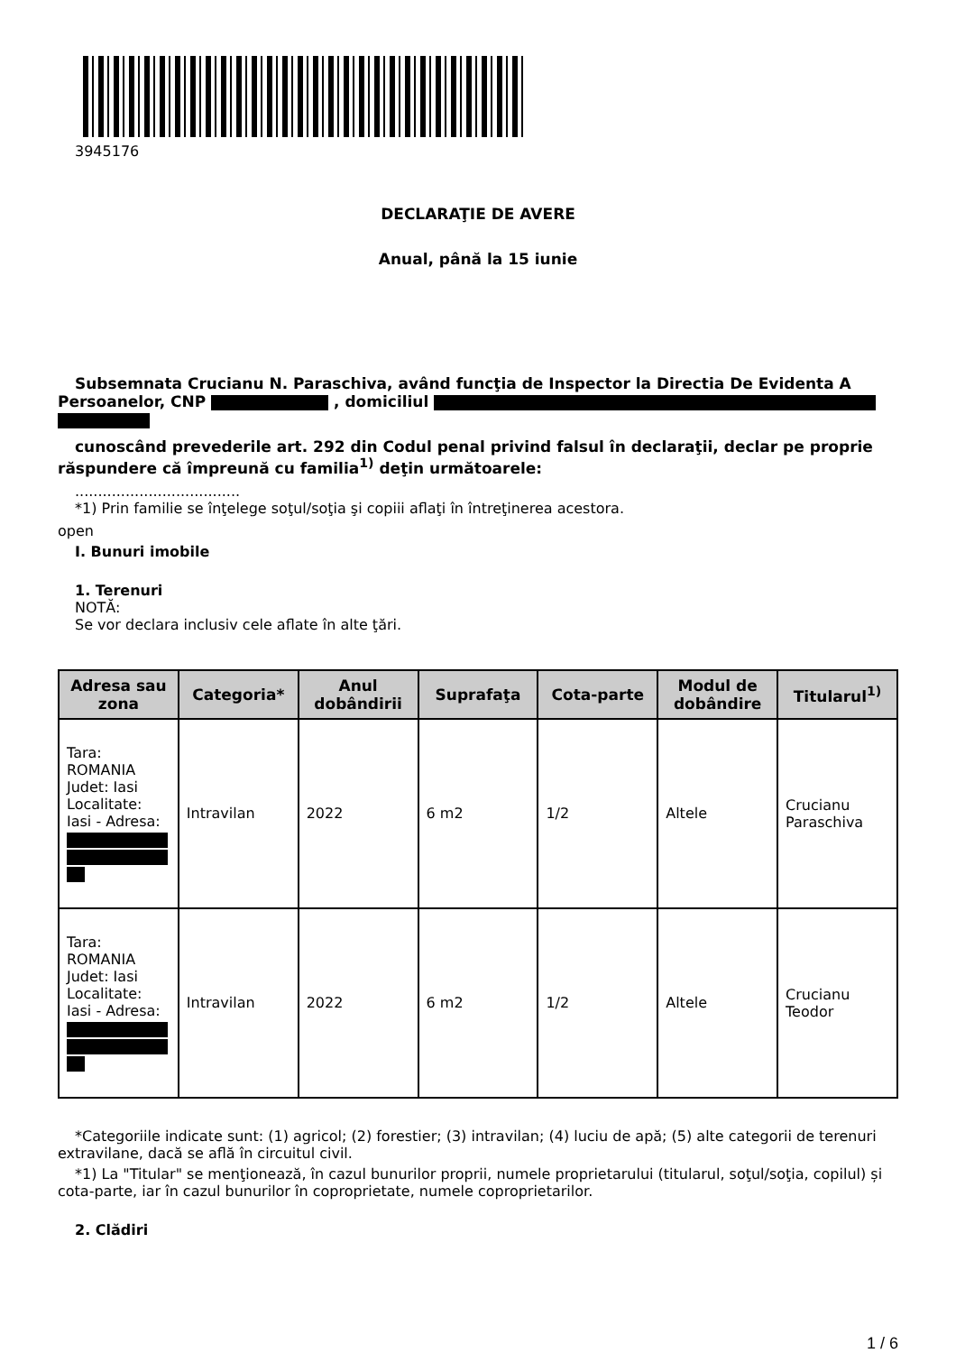3945176
DECLARAŢIE DE AVERE
Anual, până la 15 iunie
Subsemnata Crucianu N. Paraschiva, având funcţia de Inspector la Directia De Evidenta A Persoanelor, CNP , domiciliul
cunoscând prevederile art. 292 din Codul penal privind falsul în declaraţii, declar pe proprie răspundere că împreună cu familia<sup>1)</sup> deţin următoarele:
....................................
*1) Prin familie se înţelege soţul/soţia şi copiii aflaţi în întreţinerea acestora.
open
I. Bunuri imobile
1. Terenuri
NOTĂ:
Se vor declara inclusiv cele aflate în alte ţări.
| Adresa sau zona | Categoria* | Anul dobândirii | Suprafaţa | Cota-parte | Modul de dobândire | Titularul<sup>1)</sup> |
| --- | --- | --- | --- | --- | --- | --- |
| Tara: ROMANIA Judet: Iasi Localitate: Iasi - Adresa: | Intravilan | 2022 | 6 m2 | 1/2 | Altele | Crucianu Paraschiva |
| Tara: ROMANIA Judet: Iasi Localitate: Iasi - Adresa: | Intravilan | 2022 | 6 m2 | 1/2 | Altele | Crucianu Teodor |
*Categoriile indicate sunt: (1) agricol; (2) forestier; (3) intravilan; (4) luciu de apă; (5) alte categorii de terenuri extravilane, dacă se află în circuitul civil.
*1) La "Titular" se menţionează, în cazul bunurilor proprii, numele proprietarului (titularul, soţul/soţia, copilul) și cota-parte, iar în cazul bunurilor în coproprietate, numele coproprietarilor.
2. Clădiri
1 / 6